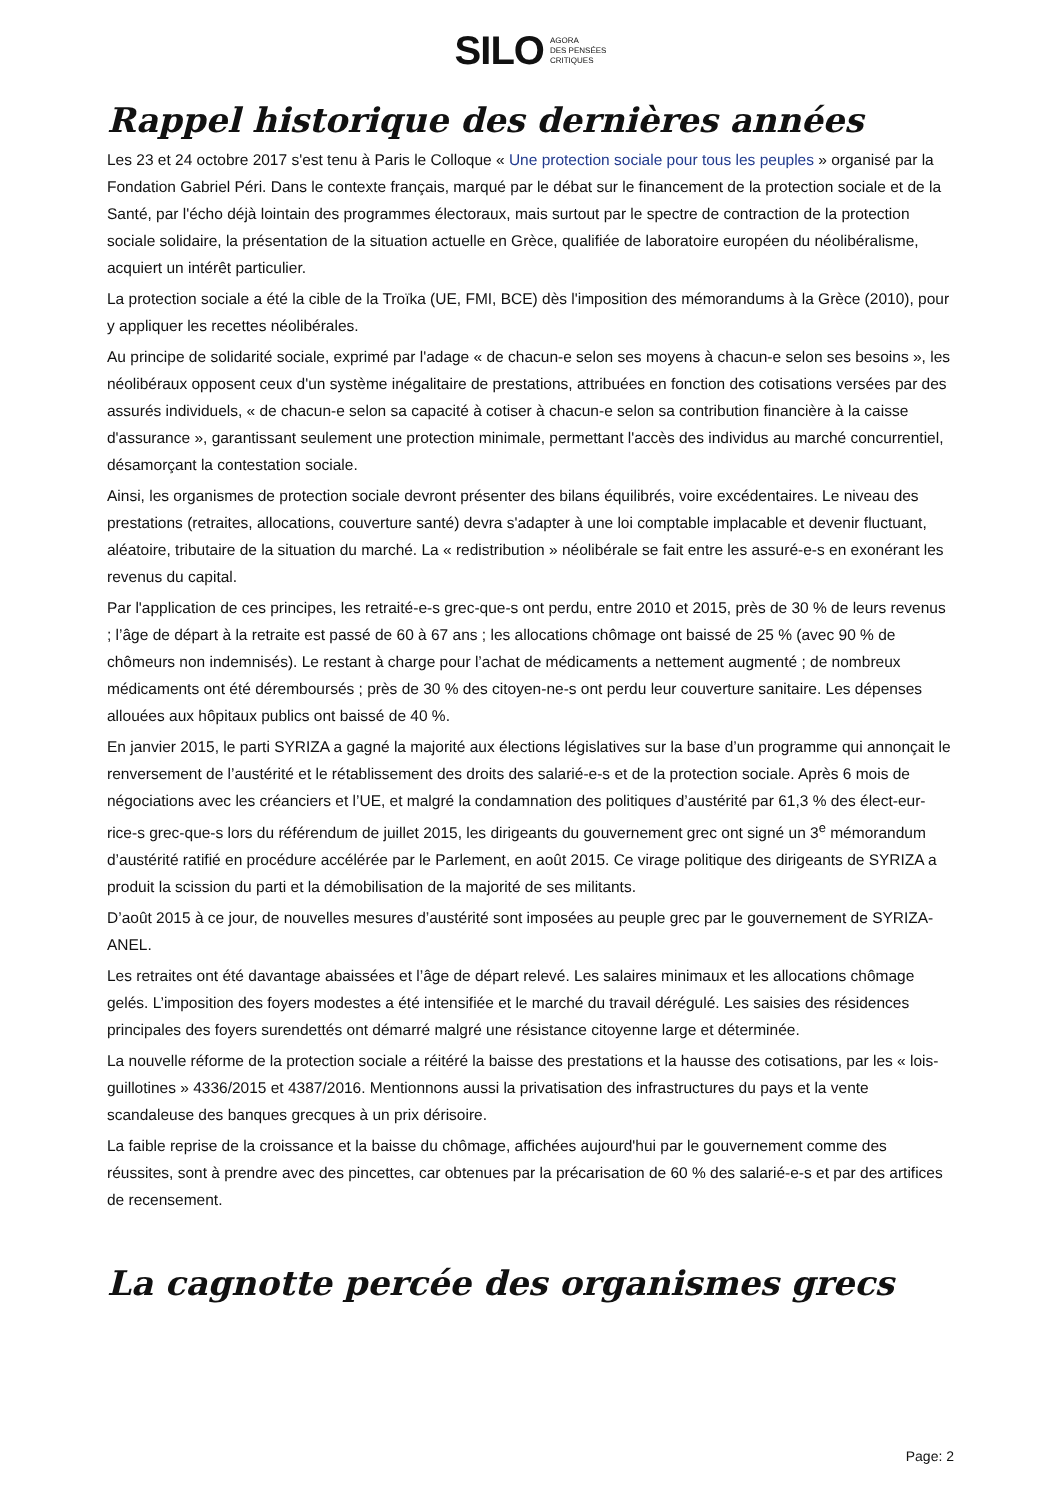SILO AGORA
DES PENSÉES
CRITIQUES
Rappel historique des dernières années
Les 23 et 24 octobre 2017 s'est tenu à Paris le Colloque « Une protection sociale pour tous les peuples » organisé par la Fondation Gabriel Péri. Dans le contexte français, marqué par le débat sur le financement de la protection sociale et de la Santé, par l'écho déjà lointain des programmes électoraux, mais surtout par le spectre de contraction de la protection sociale solidaire, la présentation de la situation actuelle en Grèce, qualifiée de laboratoire européen du néolibéralisme, acquiert un intérêt particulier.
La protection sociale a été la cible de la Troïka (UE, FMI, BCE) dès l'imposition des mémorandums à la Grèce (2010), pour y appliquer les recettes néolibérales.
Au principe de solidarité sociale, exprimé par l'adage « de chacun-e selon ses moyens à chacun-e selon ses besoins », les néolibéraux opposent ceux d'un système inégalitaire de prestations, attribuées en fonction des cotisations versées par des assurés individuels, « de chacun-e selon sa capacité à cotiser à chacun-e selon sa contribution financière à la caisse d'assurance », garantissant seulement une protection minimale, permettant l'accès des individus au marché concurrentiel, désamorçant la contestation sociale.
Ainsi, les organismes de protection sociale devront présenter des bilans équilibrés, voire excédentaires. Le niveau des prestations (retraites, allocations, couverture santé) devra s'adapter à une loi comptable implacable et devenir fluctuant, aléatoire, tributaire de la situation du marché. La « redistribution » néolibérale se fait entre les assuré-e-s en exonérant les revenus du capital.
Par l'application de ces principes, les retraité-e-s grec-que-s ont perdu, entre 2010 et 2015, près de 30 % de leurs revenus ; l’âge de départ à la retraite est passé de 60 à 67 ans ; les allocations chômage ont baissé de 25 % (avec 90 % de chômeurs non indemnisés). Le restant à charge pour l’achat de médicaments a nettement augmenté ; de nombreux médicaments ont été déremboursés ; près de 30 % des citoyen-ne-s ont perdu leur couverture sanitaire. Les dépenses allouées aux hôpitaux publics ont baissé de 40 %.
En janvier 2015, le parti SYRIZA a gagné la majorité aux élections législatives sur la base d’un programme qui annonçait le renversement de l’austérité et le rétablissement des droits des salarié-e-s et de la protection sociale. Après 6 mois de négociations avec les créanciers et l’UE, et malgré la condamnation des politiques d’austérité par 61,3 % des élect-eur-rice-s grec-que-s lors du référendum de juillet 2015, les dirigeants du gouvernement grec ont signé un 3<sup>e</sup> mémorandum d’austérité ratifié en procédure accélérée par le Parlement, en août 2015. Ce virage politique des dirigeants de SYRIZA a produit la scission du parti et la démobilisation de la majorité de ses militants.
D’août 2015 à ce jour, de nouvelles mesures d’austérité sont imposées au peuple grec par le gouvernement de SYRIZA-ANEL.
Les retraites ont été davantage abaissées et l’âge de départ relevé. Les salaires minimaux et les allocations chômage gelés. L’imposition des foyers modestes a été intensifiée et le marché du travail dérégulé. Les saisies des résidences principales des foyers surendettés ont démarré malgré une résistance citoyenne large et déterminée.
La nouvelle réforme de la protection sociale a réitéré la baisse des prestations et la hausse des cotisations, par les « lois-guillotines » 4336/2015 et 4387/2016. Mentionnons aussi la privatisation des infrastructures du pays et la vente scandaleuse des banques grecques à un prix dérisoire.
La faible reprise de la croissance et la baisse du chômage, affichées aujourd'hui par le gouvernement comme des réussites, sont à prendre avec des pincettes, car obtenues par la précarisation de 60 % des salarié-e-s et par des artifices de recensement.
La cagnotte percée des organismes grecs
Page: 2